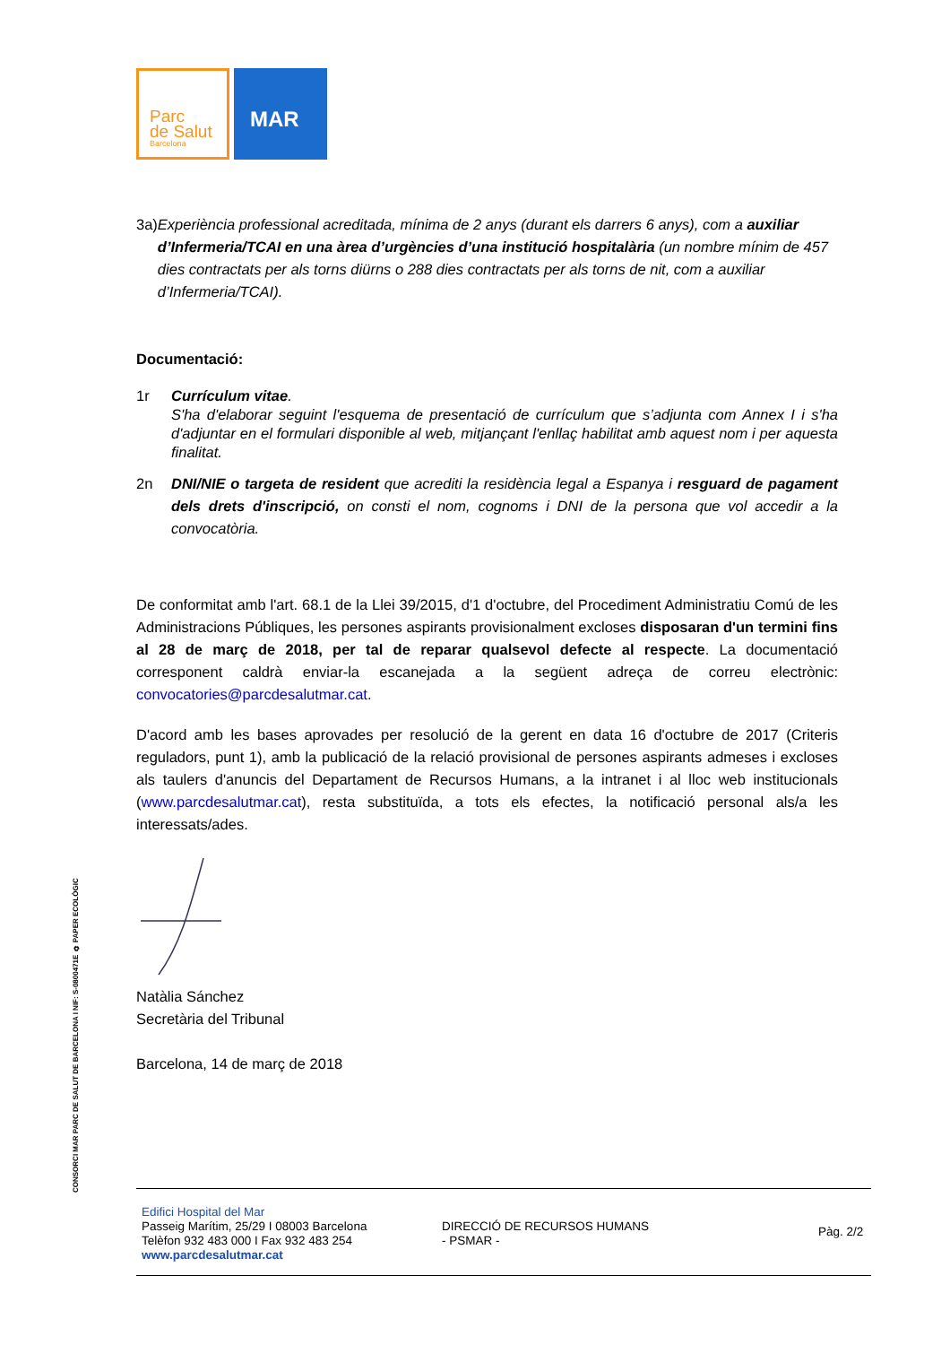Parc
de Salut
Barcelona
MAR
3a) Experiència professional acreditada, mínima de 2 anys (durant els darrers 6 anys), com a auxiliar d’Infermeria/TCAI en una àrea d’urgències d’una institució hospitalària (un nombre mínim de 457 dies contractats per als torns diürns o 288 dies contractats per als torns de nit, com a auxiliar d’Infermeria/TCAI).
Documentació:
1r Currículum vitae.
S'ha d'elaborar seguint l'esquema de presentació de currículum que s’adjunta com Annex I i s'ha d'adjuntar en el formulari disponible al web, mitjançant l'enllaç habilitat amb aquest nom i per aquesta finalitat.
2n DNI/NIE o targeta de resident que acrediti la residència legal a Espanya i resguard de pagament dels drets d'inscripció, on consti el nom, cognoms i DNI de la persona que vol accedir a la convocatòria.
De conformitat amb l'art. 68.1 de la Llei 39/2015, d'1 d'octubre, del Procediment Administratiu Comú de les Administracions Públiques, les persones aspirants provisionalment excloses disposaran d'un termini fins al 28 de març de 2018, per tal de reparar qualsevol defecte al respecte. La documentació corresponent caldrà enviar-la escanejada a la següent adreça de correu electrònic: convocatories@parcdesalutmar.cat.
D'acord amb les bases aprovades per resolució de la gerent en data 16 d'octubre de 2017 (Criteris reguladors, punt 1), amb la publicació de la relació provisional de persones aspirants admeses i excloses als taulers d'anuncis del Departament de Recursos Humans, a la intranet i al lloc web institucionals (www.parcdesalutmar.cat), resta substituïda, a tots els efectes, la notificació personal als/a les interessats/ades.
Natàlia Sánchez
Secretària del Tribunal
Barcelona, 14 de març de 2018
CONSORCI MAR PARC DE SALUT DE BARCELONA I NIF: S-0800471E ♻ PAPER ECOLÒGIC
Edifici Hospital del Mar
Passeig Marítim, 25/29 I 08003 Barcelona
Telèfon 932 483 000 I Fax 932 483 254
www.parcdesalutmar.cat
DIRECCIÓ DE RECURSOS HUMANS
- PSMAR -
Pàg. 2/2